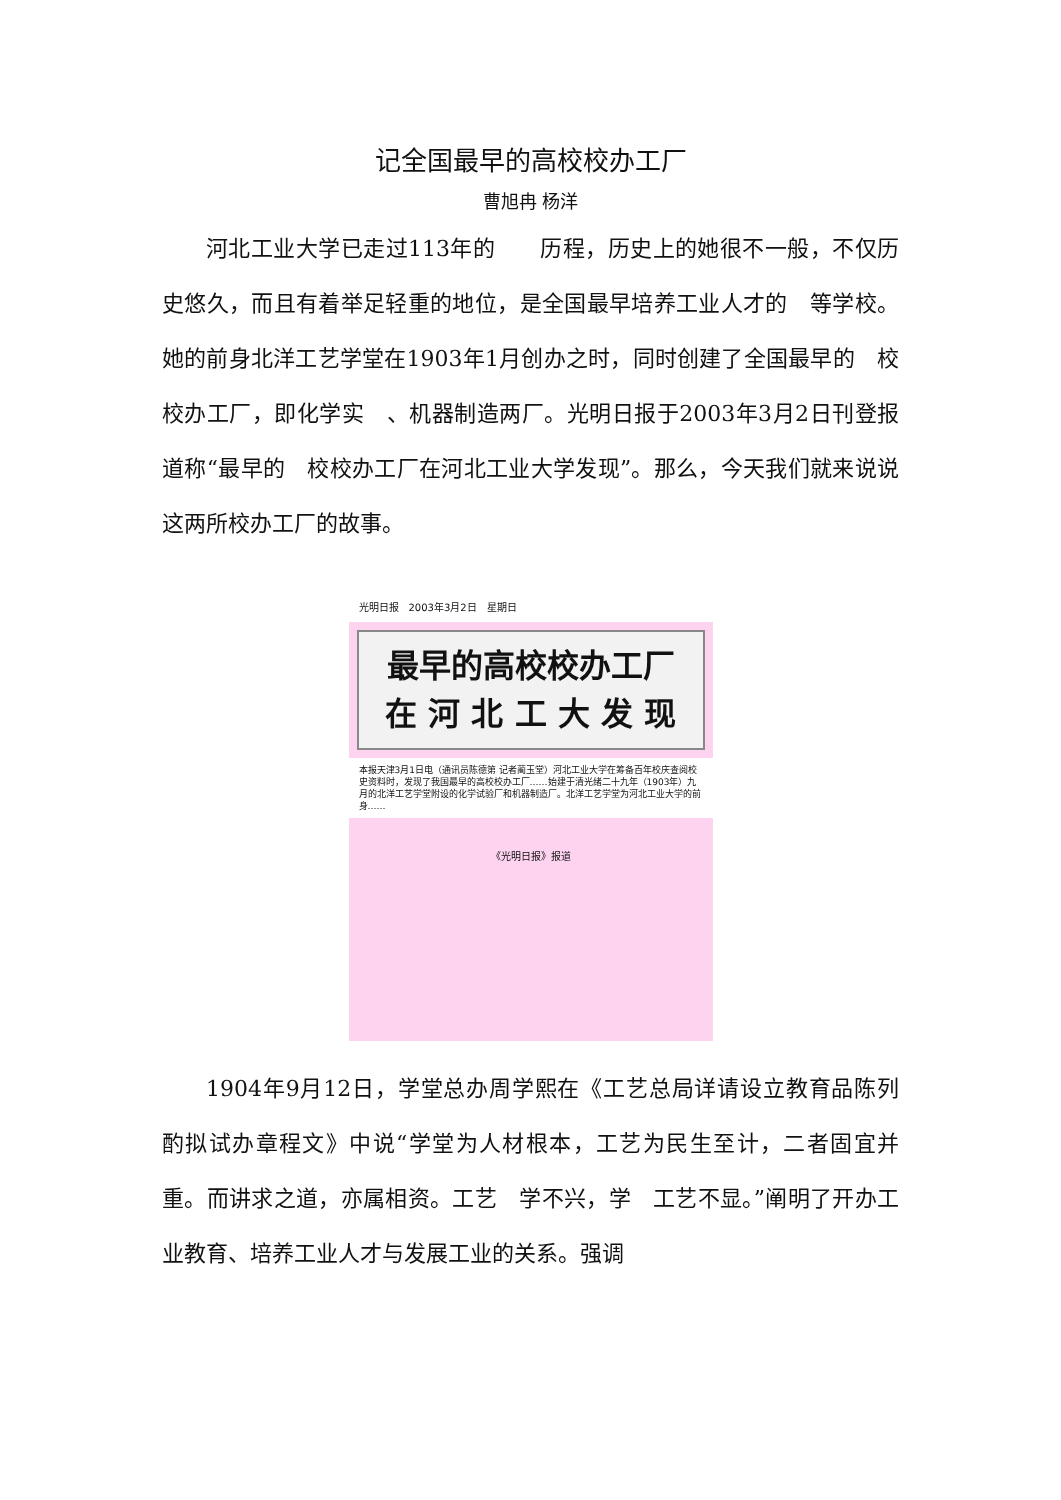记全国最早的高校校办工厂
曹旭冉 杨洋
河北工业大学已走过113年的　　历程，历史上的她很不一般，不仅历史悠久，而且有着举足轻重的地位，是全国最早培养工业人才的　等学校。她的前身北洋工艺学堂在1903年1月创办之时，同时创建了全国最早的　校校办工厂，即化学实　、机器制造两厂。光明日报于2003年3月2日刊登报道称“最早的　校校办工厂在河北工业大学发现”。那么，今天我们就来说说这两所校办工厂的故事。
光明日报　2003年3月2日　星期日
最早的高校校办工厂
在 河 北 工 大 发 现
本报天津3月1日电（通讯员陈德第 记者蔺玉堂）河北工业大学在筹备百年校庆查阅校史资料时，发现了我国最早的高校校办工厂……始建于清光绪二十九年（1903年）九月的北洋工艺学堂附设的化学试验厂和机器制造厂。北洋工艺学堂为河北工业大学的前身……
《光明日报》报道
1904年9月12日，学堂总办周学熙在《工艺总局详请设立教育品陈列　酌拟试办章程文》中说“学堂为人材根本，工艺为民生至计，二者固宜并重。而讲求之道，亦属相资。工艺　学不兴，学　工艺不显。”阐明了开办工业教育、培养工业人才与发展工业的关系。强调